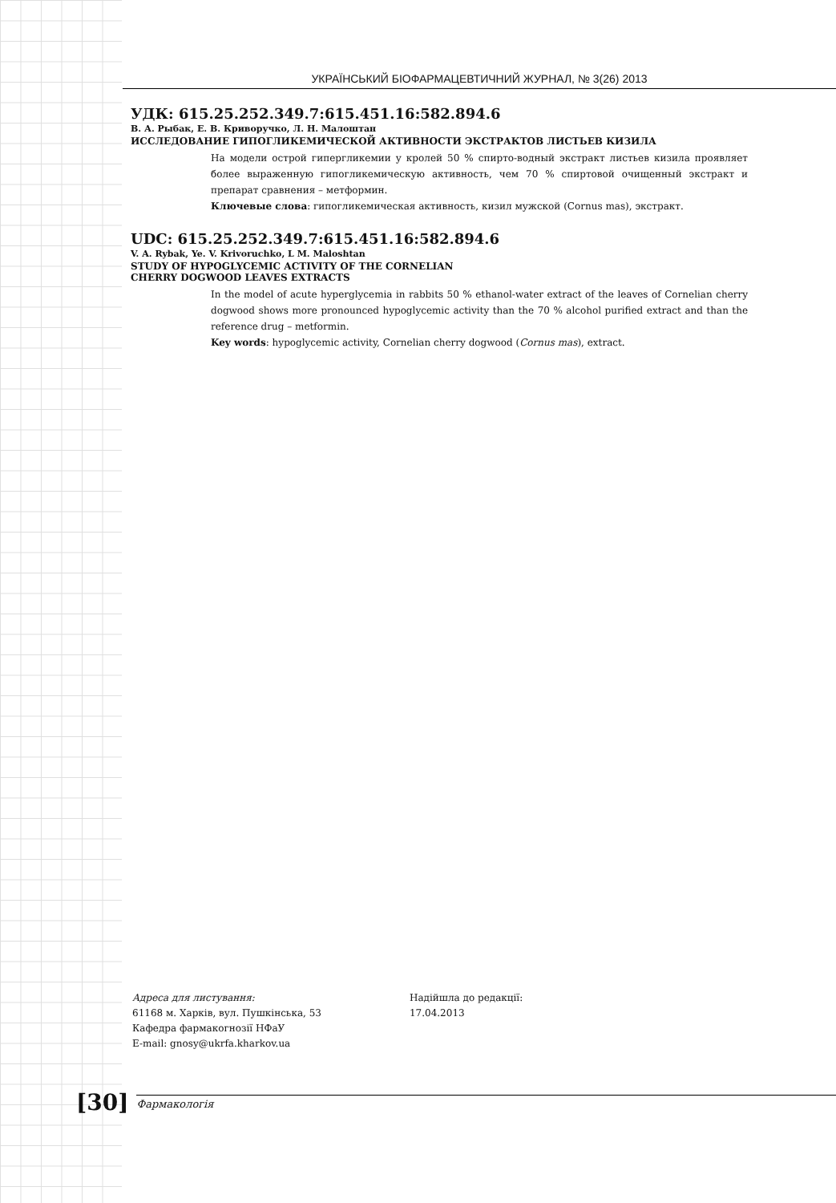УКРАЇНСЬКИЙ БІОФАРМАЦЕВТИЧНИЙ ЖУРНАЛ, № 3(26) 2013
УДК: 615.25.252.349.7:615.451.16:582.894.6
В. А. Рыбак, Е. В. Криворучко, Л. Н. Малоштан
ИССЛЕДОВАНИЕ ГИПОГЛИКЕМИЧЕСКОЙ АКТИВНОСТИ ЭКСТРАКТОВ ЛИСТЬЕВ КИЗИЛА
На модели острой гипергликемии у кролей 50 % спирто-водный экстракт листьев кизила проявляет более выраженную гипогликемическую активность, чем 70 % спиртовой очищенный экстракт и препарат сравнения – метформин.
Ключевые слова: гипогликемическая активность, кизил мужской (Cornus mas), экстракт.
UDC: 615.25.252.349.7:615.451.16:582.894.6
V. A. Rybak, Ye. V. Krivoruchko, L M. Maloshtan
STUDY OF HYPOGLYCEMIC ACTIVITY OF THE CORNELIAN
CHERRY DOGWOOD LEAVES EXTRACTS
In the model of acute hyperglycemia in rabbits 50 % ethanol-water extract of the leaves of Cornelian cherry dogwood shows more pronounced hypoglycemic activity than the 70 % alcohol purified extract and than the reference drug – metformin.
Key words: hypoglycemic activity, Cornelian cherry dogwood (Cornus mas), extract.
Адреса для листування:
61168 м. Харків, вул. Пушкінська, 53
Кафедра фармакогнозії НФаУ
E-mail: gnosy@ukrfa.kharkov.ua
Надійшла до редакції:
17.04.2013
[30]
Фармакологія